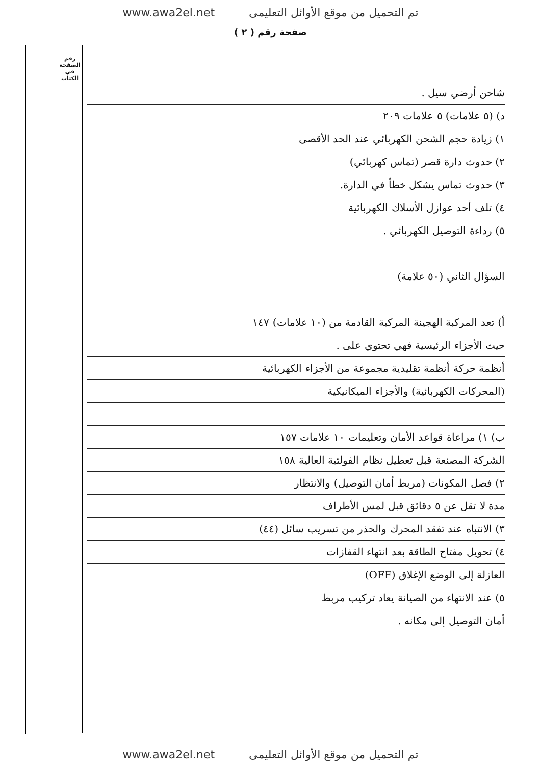www.awa2el.net تم التحميل من موقع الأوائل التعليمى
صفحة رقم ( ٢ )
رقم الصفحة في الكتاب
شاحن أرضي سيل .
د) (٥ علامات) ٥ علامات ٢٠٩
١) زيادة حجم الشحن الكهربائي عند الحد الأقصى
٢) حدوث دارة قصر (تماس كهربائي)
٣) حدوث تماس يشكل خطأ في الدارة.
٤) تلف أحد عوازل الأسلاك الكهربائية
٥) رداءة التوصيل الكهربائي .
السؤال الثاني (٥٠ علامة)
أ) تعد المركبة الهجينة المركبة القادمة من (١٠ علامات) ١٤٧
حيث الأجزاء الرئيسية فهي تحتوي على .
أنظمة حركة أنظمة تقليدية مجموعة من الأجزاء الكهربائية
(المحركات الكهربائية) والأجزاء الميكانيكية
ب) ١) مراعاة قواعد الأمان وتعليمات ١٠ علامات ١٥٧
الشركة المصنعة قبل تعطيل نظام الفولتية العالية ١٥٨
٢) فصل المكونات (مربط أمان التوصيل) والانتظار
مدة لا تقل عن ٥ دقائق قبل لمس الأطراف
٣) الانتباه عند تفقد المحرك والحذر من تسريب سائل (٤٤)
٤) تحويل مفتاح الطاقة بعد انتهاء القفازات
العازلة إلى الوضع الإغلاق (OFF)
٥) عند الانتهاء من الصيانة يعاد تركيب مربط
أمان التوصيل إلى مكانه .
www.awa2el.net تم التحميل من موقع الأوائل التعليمى